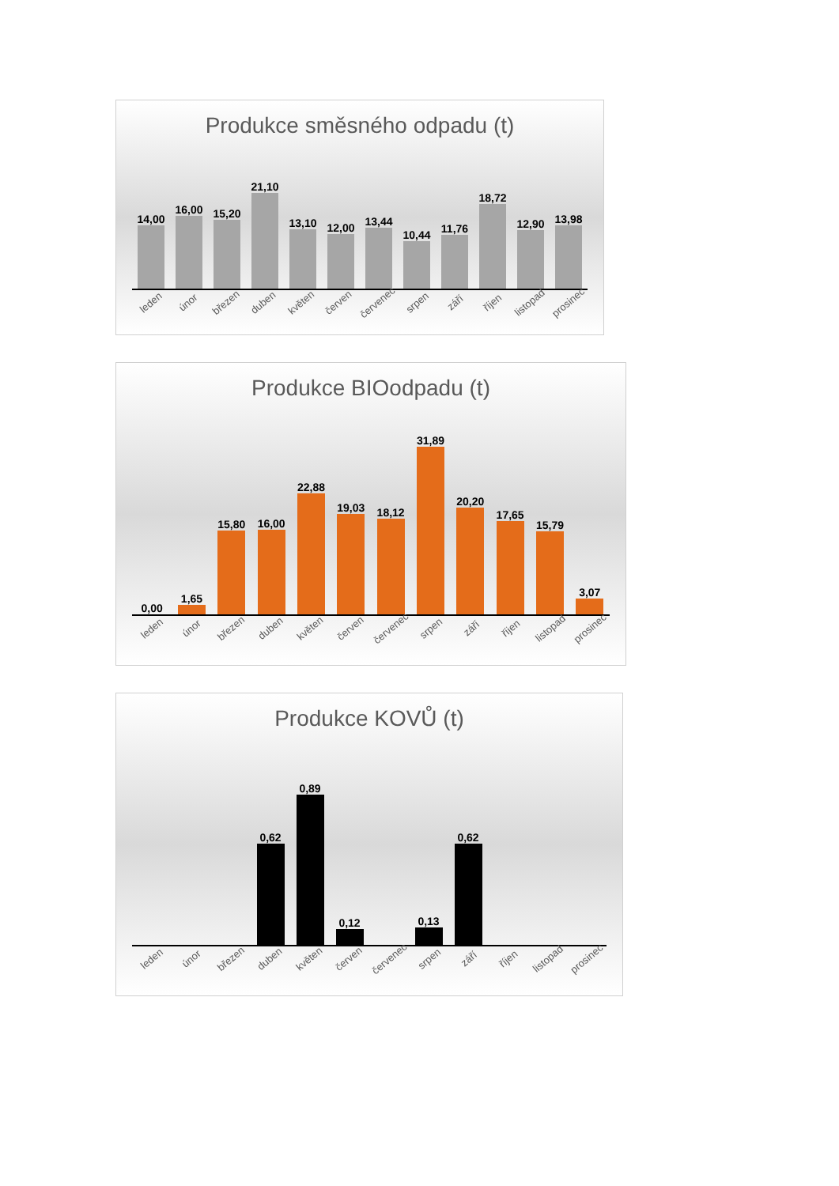Produkce směsného odpadu (t)
14,00
16,00
15,20
21,10
13,10
12,00
13,44
10,44
11,76
18,72
12,90
13,98
leden únor březen duben květen červen červenec srpen září říjen listopad prosinec
Produkce BIOodpadu (t)
0,00
1,65
15,80
16,00
22,88
19,03
18,12
31,89
20,20
17,65
15,79
3,07
leden únor březen duben květen červen červenec srpen září říjen listopad prosinec
Produkce KOVŮ (t)
0,62
0,89
0,12
0,13
0,62
leden únor březen duben květen červen červenec srpen září říjen listopad prosinec